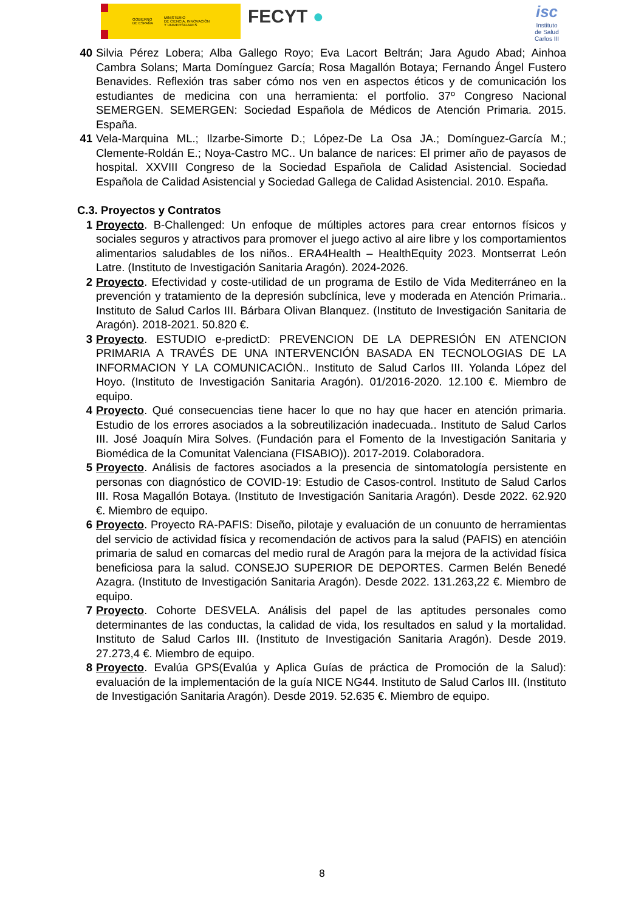GOBIERNO
DE ESPAÑA MINISTERIO
DE CIENCIA, INNOVACIÓN
Y UNIVERSIDADES
FECYT ●
isc
Instituto
de Salud
Carlos III
40 Silvia Pérez Lobera; Alba Gallego Royo; Eva Lacort Beltrán; Jara Agudo Abad; Ainhoa Cambra Solans; Marta Domínguez García; Rosa Magallón Botaya; Fernando Ángel Fustero Benavides. Reflexión tras saber cómo nos ven en aspectos éticos y de comunicación los estudiantes de medicina con una herramienta: el portfolio. 37º Congreso Nacional SEMERGEN. SEMERGEN: Sociedad Española de Médicos de Atención Primaria. 2015. España.
41 Vela-Marquina ML.; Ilzarbe-Simorte D.; López-De La Osa JA.; Domínguez-García M.; Clemente-Roldán E.; Noya-Castro MC.. Un balance de narices: El primer año de payasos de hospital. XXVIII Congreso de la Sociedad Española de Calidad Asistencial. Sociedad Española de Calidad Asistencial y Sociedad Gallega de Calidad Asistencial. 2010. España.
C.3. Proyectos y Contratos
1 Proyecto. B-Challenged: Un enfoque de múltiples actores para crear entornos físicos y sociales seguros y atractivos para promover el juego activo al aire libre y los comportamientos alimentarios saludables de los niños.. ERA4Health – HealthEquity 2023. Montserrat León Latre. (Instituto de Investigación Sanitaria Aragón). 2024-2026.
2 Proyecto. Efectividad y coste-utilidad de un programa de Estilo de Vida Mediterráneo en la prevención y tratamiento de la depresión subclínica, leve y moderada en Atención Primaria.. Instituto de Salud Carlos III. Bárbara Olivan Blanquez. (Instituto de Investigación Sanitaria de Aragón). 2018-2021. 50.820 €.
3 Proyecto. ESTUDIO e-predictD: PREVENCION DE LA DEPRESIÓN EN ATENCION PRIMARIA A TRAVÉS DE UNA INTERVENCIÓN BASADA EN TECNOLOGIAS DE LA INFORMACION Y LA COMUNICACIÓN.. Instituto de Salud Carlos III. Yolanda López del Hoyo. (Instituto de Investigación Sanitaria Aragón). 01/2016-2020. 12.100 €. Miembro de equipo.
4 Proyecto. Qué consecuencias tiene hacer lo que no hay que hacer en atención primaria. Estudio de los errores asociados a la sobreutilización inadecuada.. Instituto de Salud Carlos III. José Joaquín Mira Solves. (Fundación para el Fomento de la Investigación Sanitaria y Biomédica de la Comunitat Valenciana (FISABIO)). 2017-2019. Colaboradora.
5 Proyecto. Análisis de factores asociados a la presencia de sintomatología persistente en personas con diagnóstico de COVID-19: Estudio de Casos-control. Instituto de Salud Carlos III. Rosa Magallón Botaya. (Instituto de Investigación Sanitaria Aragón). Desde 2022. 62.920 €. Miembro de equipo.
6 Proyecto. Proyecto RA-PAFIS: Diseño, pilotaje y evaluación de un conuunto de herramientas del servicio de actividad física y recomendación de activos para la salud (PAFIS) en atencióin primaria de salud en comarcas del medio rural de Aragón para la mejora de la actividad física beneficiosa para la salud. CONSEJO SUPERIOR DE DEPORTES. Carmen Belén Benedé Azagra. (Instituto de Investigación Sanitaria Aragón). Desde 2022. 131.263,22 €. Miembro de equipo.
7 Proyecto. Cohorte DESVELA. Análisis del papel de las aptitudes personales como determinantes de las conductas, la calidad de vida, los resultados en salud y la mortalidad. Instituto de Salud Carlos III. (Instituto de Investigación Sanitaria Aragón). Desde 2019. 27.273,4 €. Miembro de equipo.
8 Proyecto. Evalúa GPS(Evalúa y Aplica Guías de práctica de Promoción de la Salud): evaluación de la implementación de la guía NICE NG44. Instituto de Salud Carlos III. (Instituto de Investigación Sanitaria Aragón). Desde 2019. 52.635 €. Miembro de equipo.
8